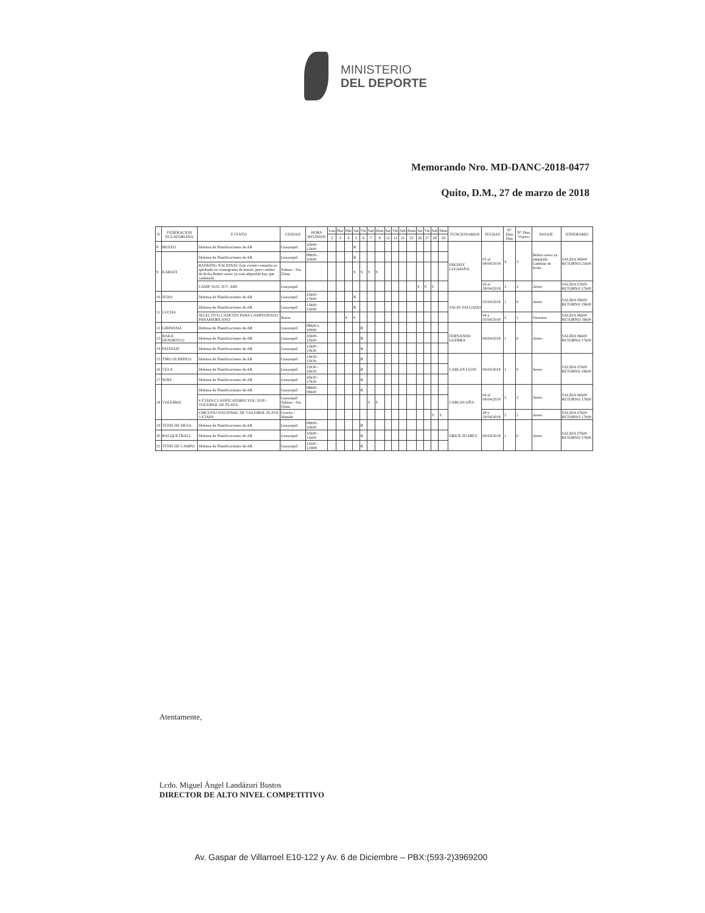MINISTERIO
DEL DEPORTE
Memorando Nro. MD-DANC-2018-0477
Quito, D.M., 27 de marzo de 2018
| N | FEDERACION ECUATORIANA | EVENTO | CIUDAD | HORA REUNION | Lun | Mar | Mie | Jue | Vie | Sab | Dom | Jue | Vie | Sab | Dom | Jue | Vie | Sab | Dom | FUNCIONARIOS | FECHAS | N° Dias Plan | N° Dias Viatico | PASAJE | ITINERARIO |
| --- | --- | --- | --- | --- | --- | --- | --- | --- | --- | --- | --- | --- | --- | --- | --- | --- | --- | --- | --- | --- | --- | --- | --- | --- | --- |
| | | | | | 2 | 3 | 4 | 5 | 6 | 7 | 8 | 12 | 13 | 21 | 22 | 26 | 27 | 28 | 29 | | | | | | |
| 8 | BOXEO | Defensa de Planificaciones de AR | Guayaquil | 10h00 - 12h00 | | | | R | | | | | | | | | | | | FREDDY LUGMAÑA | 05 al 08/04/2018 | 4 | 3 | Boleto aereo ya adquirido Cambiar de fecha | SALIDA 06h00 RETORNO 21h00 |
| 9 | KARATE | Defensa de Planificaciones de AR | Guayaquil | 08h00 - 10h00 | | | | R | | | | | | | | | | | | | | | | | |
| | | RANKING NACIONAL Este evento constaba ya aprobado en cronograma de marzo, pero cambio de fecha Boleto aereo ya está adquirido hay que cambiarlo | Salinas - Sta. Elena | | | | | S | S | S | S | | | | | | | | | | | | | | |
| | | CAMP. SUD. JUV. ABS | Guayaquil | | | | | | | | | | | | | S | S | S | | | 26 al 28/04/2018 | 3 | 2 | Aereo | SALIDA 07h00 RETORNO 17h00 |
| 10 | JUDO | Defensa de Planificaciones de AR | Guayaquil | 15h00 - 17h00 | | | | R | | | | | | | | | | | | SALIN SALGADO | 05/04/2018 | 1 | 0 | Aereo | SALIDA 09h00 RETORNO 19h00 |
| 11 | LUCHA | Defensa de Planificaciones de AR | Guayaquil | 13h00 - 15h00 | | | | R | | | | | | | | | | | | | | | | | |
| | | SELECTIVO CADETES PARA CAMPEONATO PANAMERICANO | Ibarra | | | | S | S | | | | | | | | | | | | | 04 y 05/04/2018 | 2 | 1 | Terrestre | SALIDA 06h00 RETORNO 19h00 |
| 12 | GIMNASIA | Defensa de Planificaciones de AR | Guayaquil | 08h00 a 10h00 | | | | | R | | | | | | | | | | | FERNANDO GUERRA | 06/04/2018 | 1 | 0 | Aereo | SALIDA 06h00 RETORNO 17h00 |
| 13 | BAILE DEPORTIVO | Defensa de Planificaciones de AR | Guayaquil | 10h00 - 12h00 | | | | | R | | | | | | | | | | | | | | | | |
| 14 | PATINAJE | Defensa de Planificaciones de AR | Guayaquil | 12h00 - 13h30 | | | | | R | | | | | | | | | | | | | | | | |
| 15 | TIRO OLIMPICO | Defensa de Planificaciones de AR | Guayaquil | 14h30 - 15h30 | | | | | R | | | | | | | | | | | CARLOS LEON | 06/04/2018 | 1 | 0 | Aereo | SALIDA 07h00 RETORNO 19h00 |
| 16 | VELA | Defensa de Planificaciones de AR | Guayaquil | 15h30 - 16h30 | | | | | R | | | | | | | | | | | | | | | | |
| 17 | SURF | Defensa de Planificaciones de AR | Guayaquil | 16h30 - 17h30 | | | | | R | | | | | | | | | | | | | | | | |
| 18 | VOLEIBOL | Defensa de Planificaciones de AR | Guayaquil | 08h00 - 09h00 | | | | | R | | | | | | | | | | | CARLOS OÑA | 06 al 08/04/2018 | 3 | 2 | Aereo | SALIDA 06h00 RETORNO 17h00 |
| | | 4 ETAPA CLASIFICATORIO YOG 2018 - VOLEIBOL DE PLAYA | Guayaquil Salinas - Sta. Elena | | | | | | | S | S | | | | | | | | | | | | | | |
| | | CIRCUITO NACIONAL DE VOLEIBOL PLAYA 3 ETAPA | Crucita - Manabi | | | | | | | | | | | | | | | S | S | | 28 y 29/04/2018 | 2 | 1 | Aereo | SALIDA 07h00 RETORNO 17h00 |
| 19 | TENIS DE MESA | Defensa de Planificaciones de AR | Guayaquil | 09h00 - 10h00 | | | | | R | | | | | | | | | | | ERICK SUAREZ | 06/04/2018 | 1 | 0 | Aereo | SALIDA 07h00 RETORNO 17h00 |
| 20 | RACQUETBALL | Defensa de Planificaciones de AR | Guayaquil | 10h00 - 11h00 | | | | | R | | | | | | | | | | | | | | | | |
| 21 | TENIS DE CAMPO | Defensa de Planificaciones de AR | Guayaquil | 11h00 - 12H00 | | | | | R | | | | | | | | | | | | | | | | |
Atentamente,
Lcdo. Miguel Ángel Landázuri Bustos
DIRECTOR DE ALTO NIVEL COMPETITIVO
Av. Gaspar de Villarroel E10-122 y Av. 6 de Diciembre – PBX:(593-2)3969200